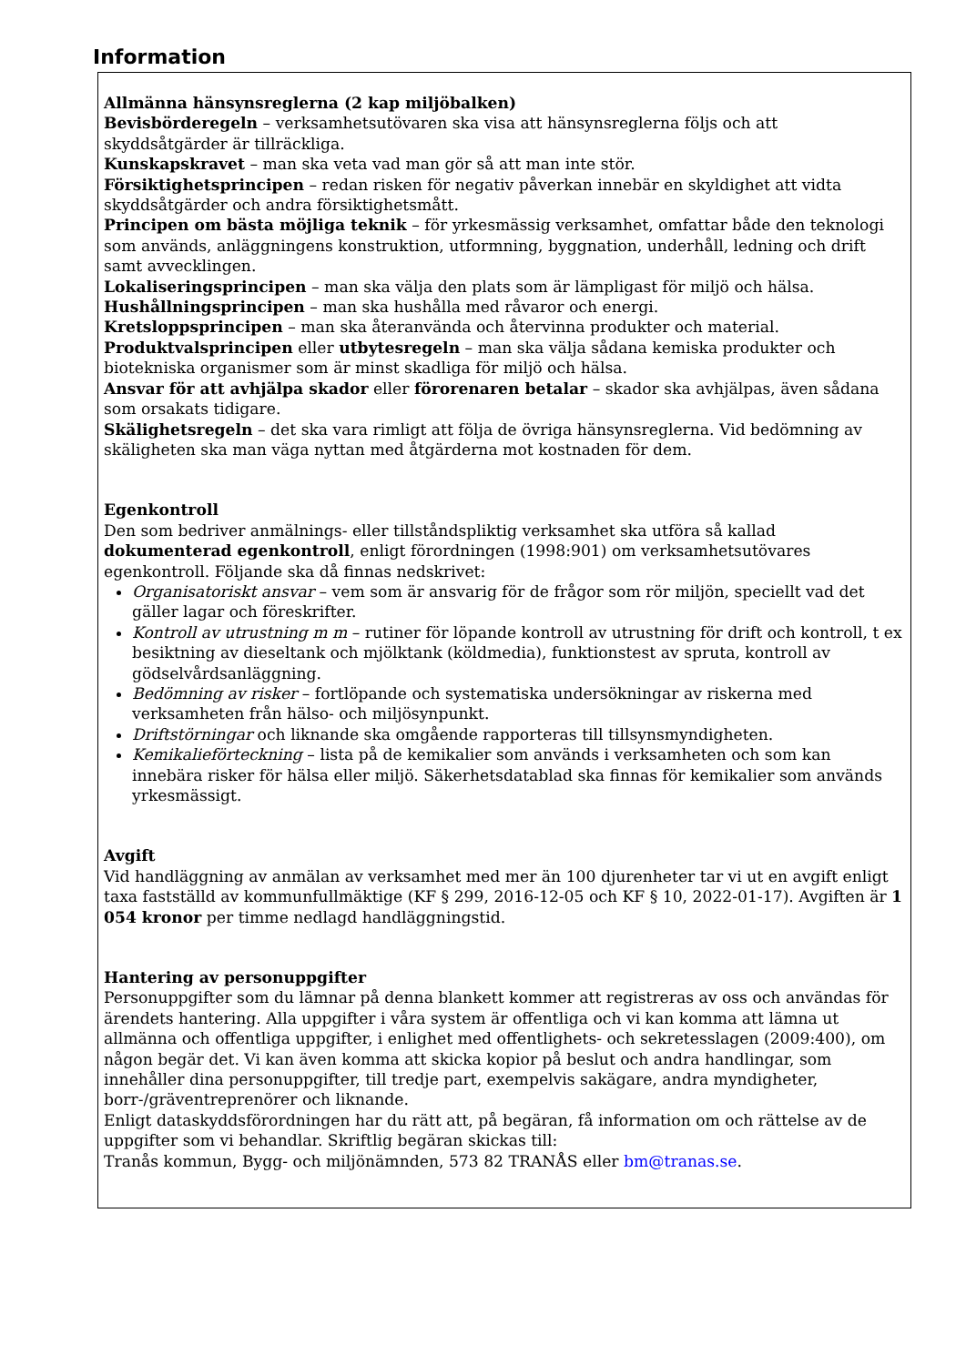Information
Allmänna hänsynsreglerna (2 kap miljöbalken)
Bevisbörderegeln – verksamhetsutövaren ska visa att hänsynsreglerna följs och att skyddsåtgärder är tillräckliga.
Kunskapskravet – man ska veta vad man gör så att man inte stör.
Försiktighetsprincipen – redan risken för negativ påverkan innebär en skyldighet att vidta skyddsåtgärder och andra försiktighetsmått.
Principen om bästa möjliga teknik – för yrkesmässig verksamhet, omfattar både den teknologi som används, anläggningens konstruktion, utformning, byggnation, underhåll, ledning och drift samt avvecklingen.
Lokaliseringsprincipen – man ska välja den plats som är lämpligast för miljö och hälsa.
Hushållningsprincipen – man ska hushålla med råvaror och energi.
Kretsloppsprincipen – man ska återanvända och återvinna produkter och material.
Produktvalsprincipen eller utbytesregeln – man ska välja sådana kemiska produkter och biotekniska organismer som är minst skadliga för miljö och hälsa.
Ansvar för att avhjälpa skador eller förorenaren betalar – skador ska avhjälpas, även sådana som orsakats tidigare.
Skälighetsregeln – det ska vara rimligt att följa de övriga hänsynsreglerna. Vid bedömning av skäligheten ska man väga nyttan med åtgärderna mot kostnaden för dem.
Egenkontroll
Den som bedriver anmälnings- eller tillståndspliktig verksamhet ska utföra så kallad dokumenterad egenkontroll, enligt förordningen (1998:901) om verksamhetsutövares egenkontroll. Följande ska då finnas nedskrivet:
Organisatoriskt ansvar – vem som är ansvarig för de frågor som rör miljön, speciellt vad det gäller lagar och föreskrifter.
Kontroll av utrustning m m – rutiner för löpande kontroll av utrustning för drift och kontroll, t ex besiktning av dieseltank och mjölktank (köldmedia), funktionstest av spruta, kontroll av gödselvårdsanläggning.
Bedömning av risker – fortlöpande och systematiska undersökningar av riskerna med verksamheten från hälso- och miljösynpunkt.
Driftstörningar och liknande ska omgående rapporteras till tillsynsmyndigheten.
Kemikalieförteckning – lista på de kemikalier som används i verksamheten och som kan innebära risker för hälsa eller miljö. Säkerhetsdatablad ska finnas för kemikalier som används yrkesmässigt.
Avgift
Vid handläggning av anmälan av verksamhet med mer än 100 djurenheter tar vi ut en avgift enligt taxa fastställd av kommunfullmäktige (KF § 299, 2016-12-05 och KF § 10, 2022-01-17). Avgiften är 1 054 kronor per timme nedlagd handläggningstid.
Hantering av personuppgifter
Personuppgifter som du lämnar på denna blankett kommer att registreras av oss och användas för ärendets hantering. Alla uppgifter i våra system är offentliga och vi kan komma att lämna ut allmänna och offentliga uppgifter, i enlighet med offentlighets- och sekretesslagen (2009:400), om någon begär det. Vi kan även komma att skicka kopior på beslut och andra handlingar, som innehåller dina personuppgifter, till tredje part, exempelvis sakägare, andra myndigheter, borr-/gräventreprenörer och liknande.
Enligt dataskyddsförordningen har du rätt att, på begäran, få information om och rättelse av de uppgifter som vi behandlar. Skriftlig begäran skickas till:
Tranås kommun, Bygg- och miljönämnden, 573 82 TRANÅS eller bm@tranas.se.